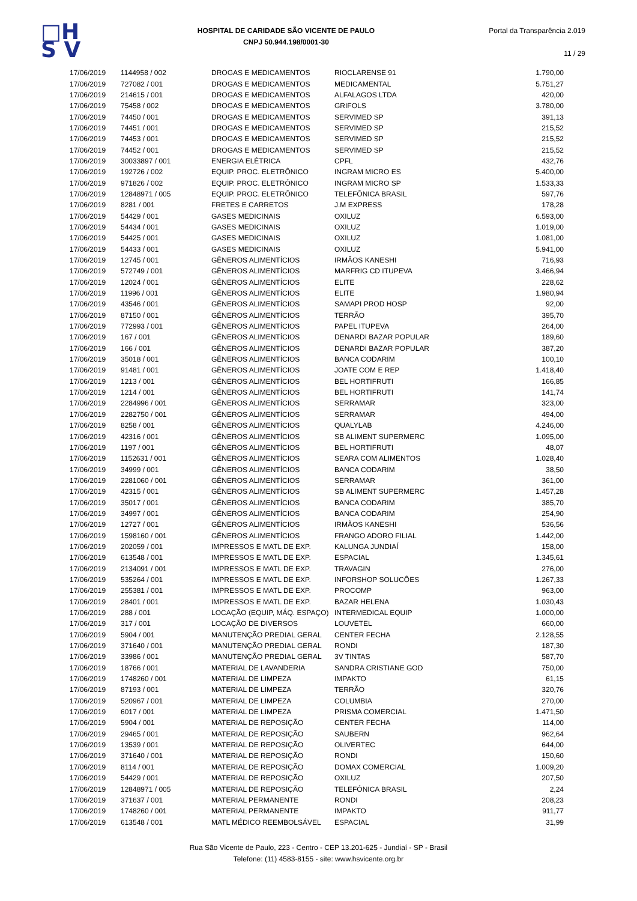□H
S V
HOSPITAL DE CARIDADE SÃO VICENTE DE PAULO
CNPJ 50.944.198/0001-30
Portal da Transparência 2.019
11 / 29
| 17/06/2019 | 1144958 / 002 | DROGAS E MEDICAMENTOS | RIOCLARENSE 91 | 1.790,00 |
| 17/06/2019 | 727082 / 001 | DROGAS E MEDICAMENTOS | MEDICAMENTAL | 5.751,27 |
| 17/06/2019 | 214615 / 001 | DROGAS E MEDICAMENTOS | ALFALAGOS LTDA | 420,00 |
| 17/06/2019 | 75458 / 002 | DROGAS E MEDICAMENTOS | GRIFOLS | 3.780,00 |
| 17/06/2019 | 74450 / 001 | DROGAS E MEDICAMENTOS | SERVIMED SP | 391,13 |
| 17/06/2019 | 74451 / 001 | DROGAS E MEDICAMENTOS | SERVIMED SP | 215,52 |
| 17/06/2019 | 74453 / 001 | DROGAS E MEDICAMENTOS | SERVIMED SP | 215,52 |
| 17/06/2019 | 74452 / 001 | DROGAS E MEDICAMENTOS | SERVIMED SP | 215,52 |
| 17/06/2019 | 30033897 / 001 | ENERGIA ELÉTRICA | CPFL | 432,76 |
| 17/06/2019 | 192726 / 002 | EQUIP. PROC. ELETRÔNICO | INGRAM MICRO ES | 5.400,00 |
| 17/06/2019 | 971826 / 002 | EQUIP. PROC. ELETRÔNICO | INGRAM MICRO SP | 1.533,33 |
| 17/06/2019 | 12848971 / 005 | EQUIP. PROC. ELETRÔNICO | TELEFÔNICA BRASIL | 597,76 |
| 17/06/2019 | 8281 / 001 | FRETES E CARRETOS | J.M EXPRESS | 178,28 |
| 17/06/2019 | 54429 / 001 | GASES MEDICINAIS | OXILUZ | 6.593,00 |
| 17/06/2019 | 54434 / 001 | GASES MEDICINAIS | OXILUZ | 1.019,00 |
| 17/06/2019 | 54425 / 001 | GASES MEDICINAIS | OXILUZ | 1.081,00 |
| 17/06/2019 | 54433 / 001 | GASES MEDICINAIS | OXILUZ | 5.941,00 |
| 17/06/2019 | 12745 / 001 | GÊNEROS ALIMENTÍCIOS | IRMÃOS KANESHI | 716,93 |
| 17/06/2019 | 572749 / 001 | GÊNEROS ALIMENTÍCIOS | MARFRIG CD ITUPEVA | 3.466,94 |
| 17/06/2019 | 12024 / 001 | GÊNEROS ALIMENTÍCIOS | ELITE | 228,62 |
| 17/06/2019 | 11996 / 001 | GÊNEROS ALIMENTÍCIOS | ELITE | 1.980,94 |
| 17/06/2019 | 43546 / 001 | GÊNEROS ALIMENTÍCIOS | SAMAPI PROD HOSP | 92,00 |
| 17/06/2019 | 87150 / 001 | GÊNEROS ALIMENTÍCIOS | TERRÃO | 395,70 |
| 17/06/2019 | 772993 / 001 | GÊNEROS ALIMENTÍCIOS | PAPEL ITUPEVA | 264,00 |
| 17/06/2019 | 167 / 001 | GÊNEROS ALIMENTÍCIOS | DENARDI BAZAR POPULAR | 189,60 |
| 17/06/2019 | 166 / 001 | GÊNEROS ALIMENTÍCIOS | DENARDI BAZAR POPULAR | 387,20 |
| 17/06/2019 | 35018 / 001 | GÊNEROS ALIMENTÍCIOS | BANCA CODARIM | 100,10 |
| 17/06/2019 | 91481 / 001 | GÊNEROS ALIMENTÍCIOS | JOATE COM E REP | 1.418,40 |
| 17/06/2019 | 1213 / 001 | GÊNEROS ALIMENTÍCIOS | BEL HORTIFRUTI | 166,85 |
| 17/06/2019 | 1214 / 001 | GÊNEROS ALIMENTÍCIOS | BEL HORTIFRUTI | 141,74 |
| 17/06/2019 | 2284996 / 001 | GÊNEROS ALIMENTÍCIOS | SERRAMAR | 323,00 |
| 17/06/2019 | 2282750 / 001 | GÊNEROS ALIMENTÍCIOS | SERRAMAR | 494,00 |
| 17/06/2019 | 8258 / 001 | GÊNEROS ALIMENTÍCIOS | QUALYLAB | 4.246,00 |
| 17/06/2019 | 42316 / 001 | GÊNEROS ALIMENTÍCIOS | SB ALIMENT SUPERMERC | 1.095,00 |
| 17/06/2019 | 1197 / 001 | GÊNEROS ALIMENTÍCIOS | BEL HORTIFRUTI | 48,07 |
| 17/06/2019 | 1152631 / 001 | GÊNEROS ALIMENTÍCIOS | SEARA COM ALIMENTOS | 1.028,40 |
| 17/06/2019 | 34999 / 001 | GÊNEROS ALIMENTÍCIOS | BANCA CODARIM | 38,50 |
| 17/06/2019 | 2281060 / 001 | GÊNEROS ALIMENTÍCIOS | SERRAMAR | 361,00 |
| 17/06/2019 | 42315 / 001 | GÊNEROS ALIMENTÍCIOS | SB ALIMENT SUPERMERC | 1.457,28 |
| 17/06/2019 | 35017 / 001 | GÊNEROS ALIMENTÍCIOS | BANCA CODARIM | 385,70 |
| 17/06/2019 | 34997 / 001 | GÊNEROS ALIMENTÍCIOS | BANCA CODARIM | 254,90 |
| 17/06/2019 | 12727 / 001 | GÊNEROS ALIMENTÍCIOS | IRMÃOS KANESHI | 536,56 |
| 17/06/2019 | 1598160 / 001 | GÊNEROS ALIMENTÍCIOS | FRANGO ADORO FILIAL | 1.442,00 |
| 17/06/2019 | 202059 / 001 | IMPRESSOS E MATL DE EXP. | KALUNGA JUNDIAÍ | 158,00 |
| 17/06/2019 | 613548 / 001 | IMPRESSOS E MATL DE EXP. | ESPACIAL | 1.345,61 |
| 17/06/2019 | 2134091 / 001 | IMPRESSOS E MATL DE EXP. | TRAVAGIN | 276,00 |
| 17/06/2019 | 535264 / 001 | IMPRESSOS E MATL DE EXP. | INFORSHOP SOLUCÕES | 1.267,33 |
| 17/06/2019 | 255381 / 001 | IMPRESSOS E MATL DE EXP. | PROCOMP | 963,00 |
| 17/06/2019 | 28401 / 001 | IMPRESSOS E MATL DE EXP. | BAZAR HELENA | 1.030,43 |
| 17/06/2019 | 288 / 001 | LOCAÇÃO (EQUIP, MÁQ. ESPAÇO) | INTERMEDICAL EQUIP | 1.000,00 |
| 17/06/2019 | 317 / 001 | LOCAÇÃO DE DIVERSOS | LOUVETEL | 660,00 |
| 17/06/2019 | 5904 / 001 | MANUTENÇÃO PREDIAL GERAL | CENTER FECHA | 2.128,55 |
| 17/06/2019 | 371640 / 001 | MANUTENÇÃO PREDIAL GERAL | RONDI | 187,30 |
| 17/06/2019 | 33986 / 001 | MANUTENÇÃO PREDIAL GERAL | 3V TINTAS | 587,70 |
| 17/06/2019 | 18766 / 001 | MATERIAL DE LAVANDERIA | SANDRA CRISTIANE GOD | 750,00 |
| 17/06/2019 | 1748260 / 001 | MATERIAL DE LIMPEZA | IMPAKTO | 61,15 |
| 17/06/2019 | 87193 / 001 | MATERIAL DE LIMPEZA | TERRÃO | 320,76 |
| 17/06/2019 | 520967 / 001 | MATERIAL DE LIMPEZA | COLUMBIA | 270,00 |
| 17/06/2019 | 6017 / 001 | MATERIAL DE LIMPEZA | PRISMA COMERCIAL | 1.471,50 |
| 17/06/2019 | 5904 / 001 | MATERIAL DE REPOSIÇÃO | CENTER FECHA | 114,00 |
| 17/06/2019 | 29465 / 001 | MATERIAL DE REPOSIÇÃO | SAUBERN | 962,64 |
| 17/06/2019 | 13539 / 001 | MATERIAL DE REPOSIÇÃO | OLIVERTEC | 644,00 |
| 17/06/2019 | 371640 / 001 | MATERIAL DE REPOSIÇÃO | RONDI | 150,60 |
| 17/06/2019 | 8114 / 001 | MATERIAL DE REPOSIÇÃO | DOMAX COMERCIAL | 1.009,20 |
| 17/06/2019 | 54429 / 001 | MATERIAL DE REPOSIÇÃO | OXILUZ | 207,50 |
| 17/06/2019 | 12848971 / 005 | MATERIAL DE REPOSIÇÃO | TELEFÔNICA BRASIL | 2,24 |
| 17/06/2019 | 371637 / 001 | MATERIAL PERMANENTE | RONDI | 208,23 |
| 17/06/2019 | 1748260 / 001 | MATERIAL PERMANENTE | IMPAKTO | 911,77 |
| 17/06/2019 | 613548 / 001 | MATL MÉDICO REEMBOLSÁVEL | ESPACIAL | 31,99 |
Rua São Vicente de Paulo, 223 - Centro - CEP 13.201-625 - Jundiaí - SP - Brasil
Telefone: (11) 4583-8155 - site: www.hsvicente.org.br